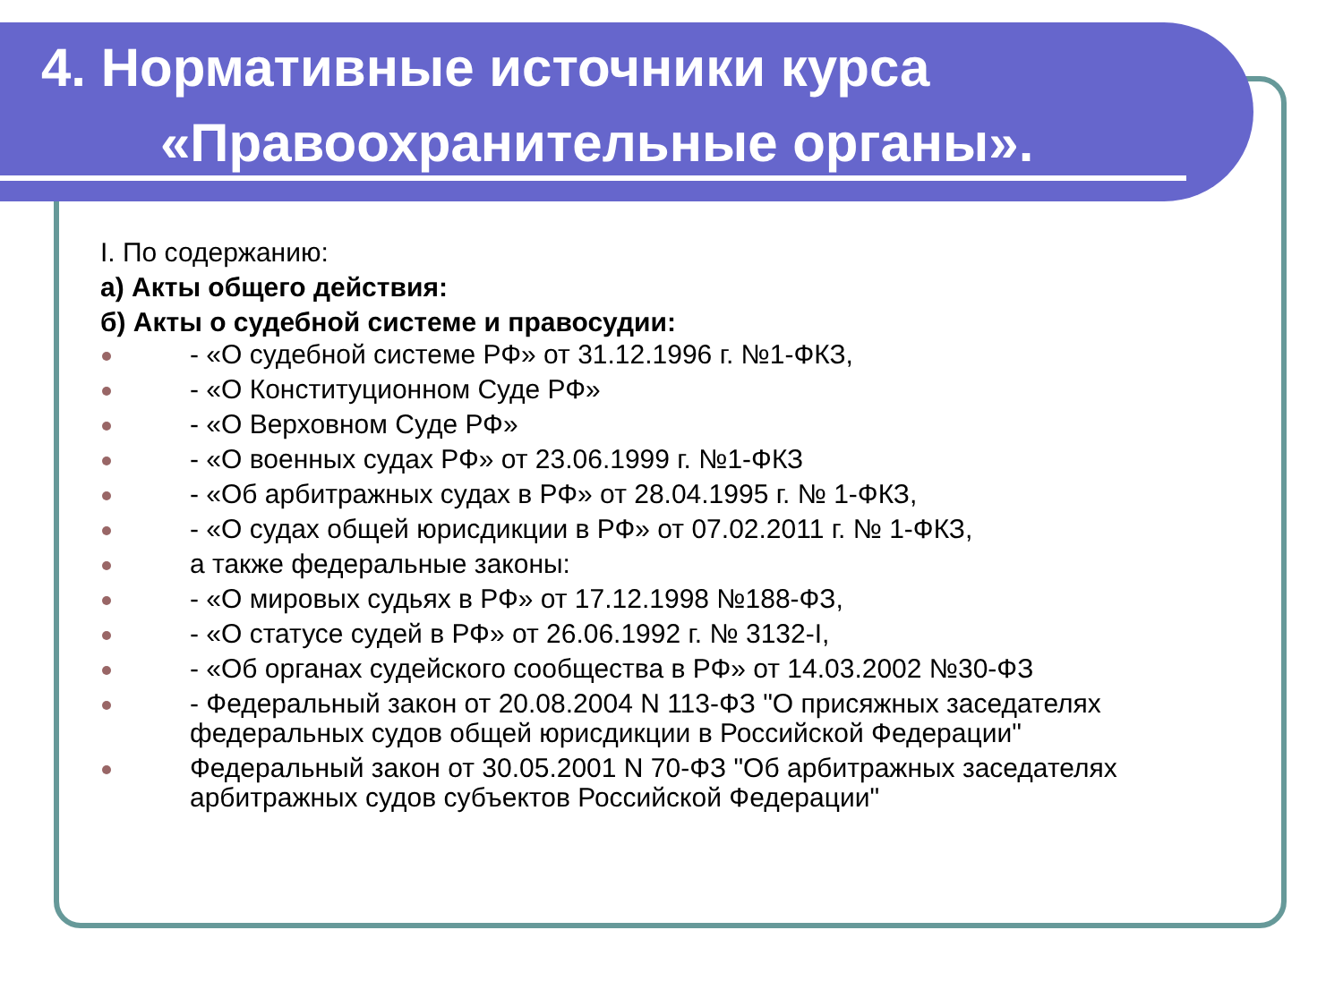4. Нормативные источники курса
«Правоохранительные органы».
I. По содержанию:
а) Акты общего действия:
б) Акты о судебной системе и правосудии:
- «О судебной системе РФ» от 31.12.1996 г. №1-ФКЗ,
- «О Конституционном Суде РФ»
- «О Верховном Суде РФ»
- «О военных судах РФ» от 23.06.1999 г. №1-ФКЗ
- «Об арбитражных судах в РФ» от 28.04.1995 г. № 1-ФКЗ,
- «О судах общей юрисдикции в РФ» от 07.02.2011 г. № 1-ФКЗ,
а также федеральные законы:
- «О мировых судьях в РФ» от 17.12.1998 №188-ФЗ,
- «О статусе судей в РФ» от 26.06.1992 г. № 3132-I,
- «Об органах судейского сообщества в РФ» от 14.03.2002 №30-ФЗ
- Федеральный закон от 20.08.2004 N 113-ФЗ "О присяжных заседателях федеральных судов общей юрисдикции в Российской Федерации"
Федеральный закон от 30.05.2001 N 70-ФЗ "Об арбитражных заседателях арбитражных судов субъектов Российской Федерации"